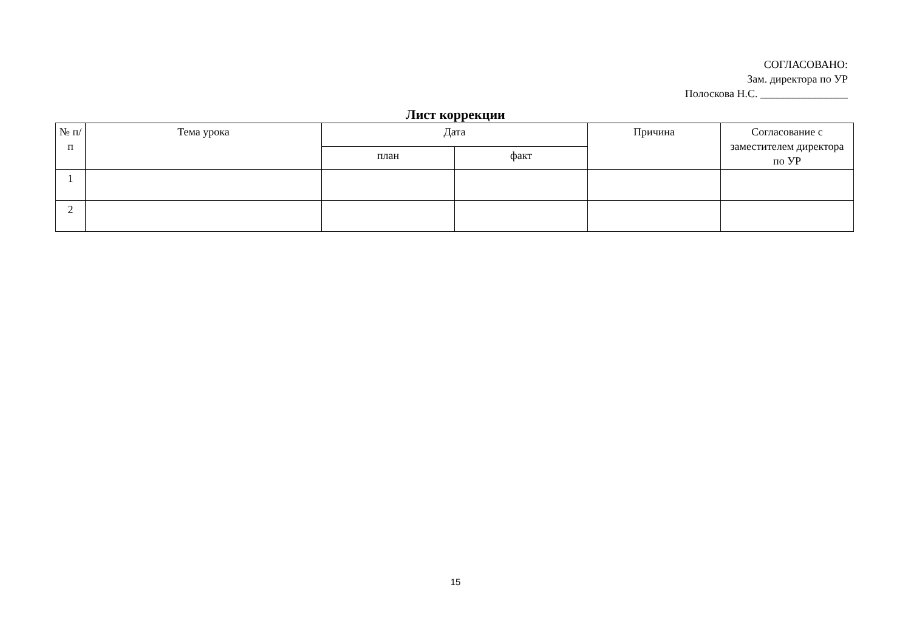СОГЛАСОВАНО:
Зам. директора по УР
Полоскова Н.С. ________________
Лист коррекции
| № п/п | Тема урока | Дата | | Причина | Согласование с заместителем директора по УР |
| --- | --- | --- | --- | --- | --- |
| | | план | факт | | |
| 1 | | | | | |
| 2 | | | | | |
15